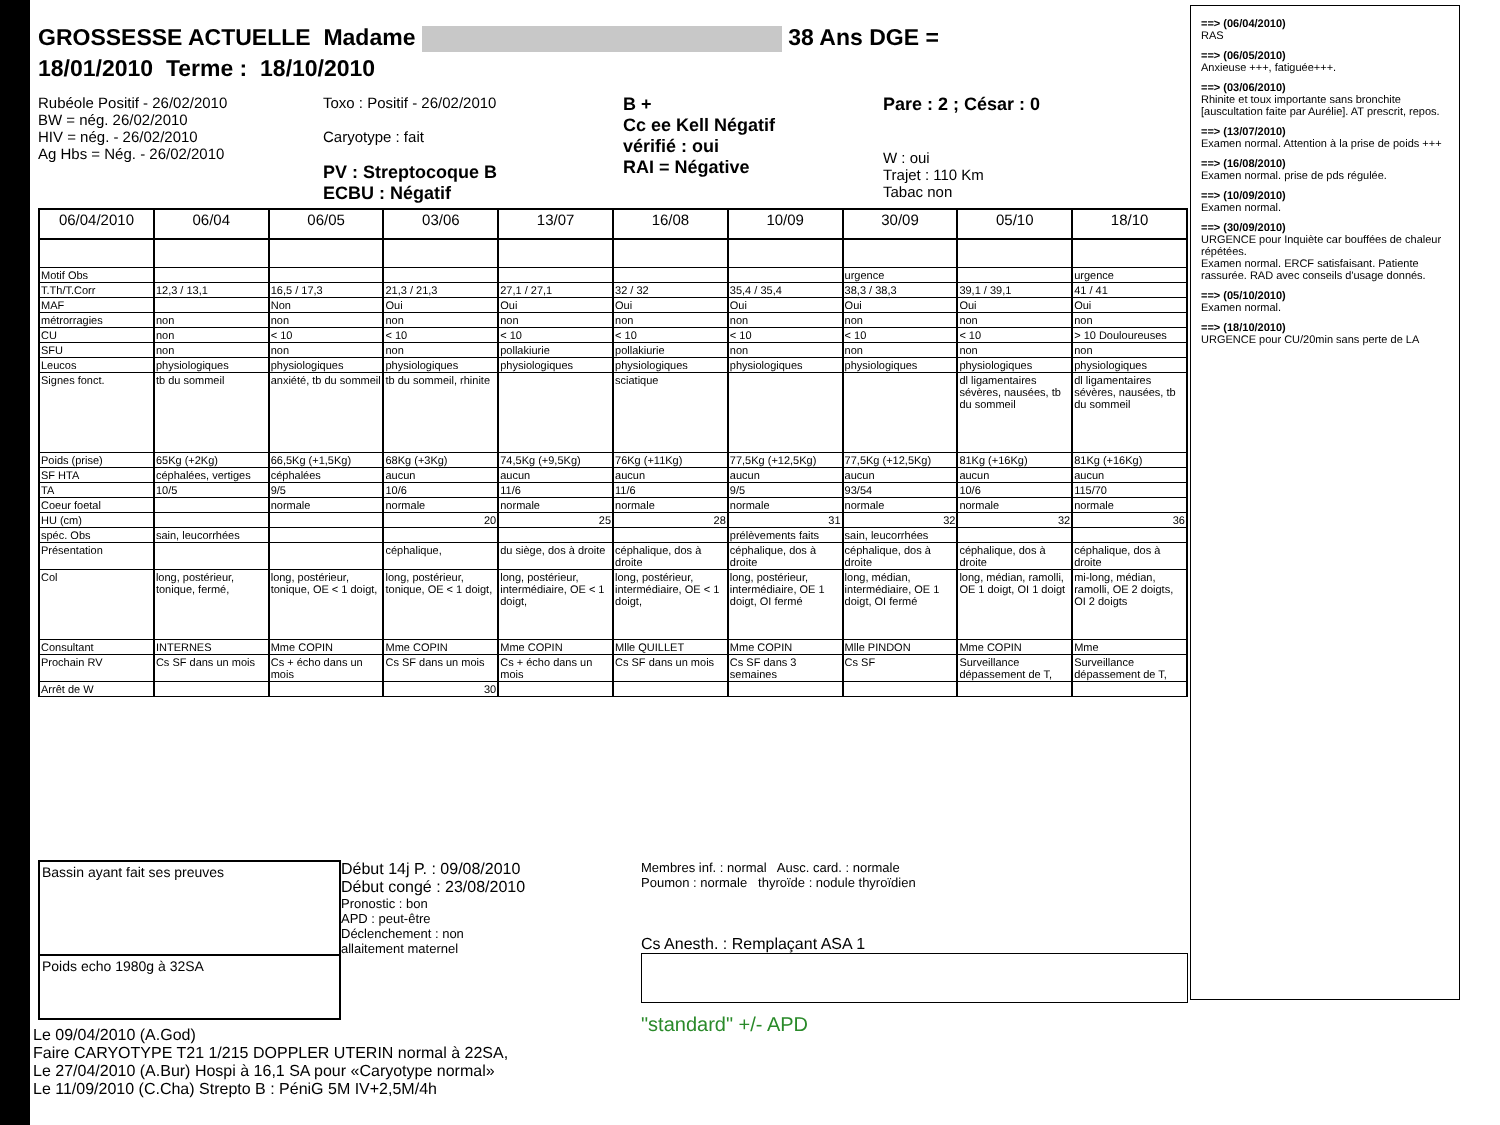GROSSESSE ACTUELLE Madame 38 Ans DGE =
18/01/2010 Terme : 18/10/2010
Rubéole Positif - 26/02/2010
BW = nég. 26/02/2010
HIV = nég. - 26/02/2010
Ag Hbs = Nég. - 26/02/2010
Toxo : Positif - 26/02/2010
Caryotype : fait
PV : Streptocoque B
ECBU : Négatif
B +
Cc ee Kell Négatif
vérifié : oui
RAI = Négative
Pare : 2 ; César : 0
W : oui
Trajet : 110 Km
Tabac non
| 06/04/2010 | 06/04 | 06/05 | 03/06 | 13/07 | 16/08 | 10/09 | 30/09 | 05/10 | 18/10 |
| --- | --- | --- | --- | --- | --- | --- | --- | --- | --- |
| Motif Obs | | | | | | | urgence | | urgence |
| T.Th/T.Corr | 12,3 / 13,1 | 16,5 / 17,3 | 21,3 / 21,3 | 27,1 / 27,1 | 32 / 32 | 35,4 / 35,4 | 38,3 / 38,3 | 39,1 / 39,1 | 41 / 41 |
| MAF | | Non | Oui | Oui | Oui | Oui | Oui | Oui | Oui |
| métrorragies | non | non | non | non | non | non | non | non | non |
| CU | non | < 10 | < 10 | < 10 | < 10 | < 10 | < 10 | < 10 | > 10 Douloureuses |
| SFU | non | non | non | pollakiurie | pollakiurie | non | non | non | non |
| Leucos | physiologiques | physiologiques | physiologiques | physiologiques | physiologiques | physiologiques | physiologiques | physiologiques | physiologiques |
| Signes fonct. | tb du sommeil | anxiété, tb du sommeil | tb du sommeil, rhinite | | sciatique | | | dl ligamentaires sévères, nausées, tb du sommeil | dl ligamentaires sévères, nausées, tb du sommeil |
| Poids (prise) | 65Kg (+2Kg) | 66,5Kg (+1,5Kg) | 68Kg (+3Kg) | 74,5Kg (+9,5Kg) | 76Kg (+11Kg) | 77,5Kg (+12,5Kg) | 77,5Kg (+12,5Kg) | 81Kg (+16Kg) | 81Kg (+16Kg) |
| SF HTA | céphalées, vertiges | céphalées | aucun | aucun | aucun | aucun | aucun | aucun | aucun |
| TA | 10/5 | 9/5 | 10/6 | 11/6 | 11/6 | 9/5 | 93/54 | 10/6 | 115/70 |
| Coeur foetal | | normale | normale | normale | normale | normale | normale | normale | normale |
| HU (cm) | | | 20 | 25 | 28 | 31 | 32 | 32 | 36 |
| spéc. Obs | sain, leucorrhées | | | | | prélèvements faits | sain, leucorrhées | | |
| Présentation | | | céphalique, | du siège, dos à droite | céphalique, dos à droite | céphalique, dos à droite | céphalique, dos à droite | céphalique, dos à droite | céphalique, dos à droite |
| Col | long, postérieur, tonique, fermé, | long, postérieur, tonique, OE < 1 doigt, | long, postérieur, tonique, OE < 1 doigt, | long, postérieur, intermédiaire, OE < 1 doigt, | long, postérieur, intermédiaire, OE < 1 doigt, | long, postérieur, intermédiaire, OE 1 doigt, OI fermé | long, médian, intermédiaire, OE 1 doigt, OI fermé | long, médian, ramolli, OE 1 doigt, OI 1 doigt | mi-long, médian, ramolli, OE 2 doigts, OI 2 doigts |
| Consultant | INTERNES | Mme COPIN | Mme COPIN | Mme COPIN | Mlle QUILLET | Mme COPIN | Mlle PINDON | Mme COPIN | Mme |
| Prochain RV | Cs SF dans un mois | Cs + écho dans un mois | Cs SF dans un mois | Cs + écho dans un mois | Cs SF dans un mois | Cs SF dans 3 semaines | Cs SF | Surveillance dépassement de T, | Surveillance dépassement de T, |
| Arrêt de W | | | 30 | | | | | | |
Bassin ayant fait ses preuves
Poids echo 1980g à 32SA
Début 14j P. : 09/08/2010
Début congé : 23/08/2010
Pronostic : bon
APD : peut-être
Déclenchement : non
allaitement maternel
Membres inf. : normal Ausc. card. : normale
Poumon : normale thyroïde : nodule thyroïdien
Cs Anesth. : Remplaçant ASA 1
"standard" +/- APD
Le 09/04/2010 (A.God)
Faire CARYOTYPE T21 1/215 DOPPLER UTERIN normal à 22SA,
Le 27/04/2010 (A.Bur) Hospi à 16,1 SA pour «Caryotype normal»
Le 11/09/2010 (C.Cha) Strepto B : PéniG 5M IV+2,5M/4h
==> (06/04/2010)
RAS
==> (06/05/2010)
Anxieuse +++, fatiguée+++.
==> (03/06/2010)
Rhinite et toux importante sans bronchite [auscultation faite par Aurélie]. AT prescrit, repos.
==> (13/07/2010)
Examen normal. Attention à la prise de poids +++
==> (16/08/2010)
Examen normal. prise de pds régulée.
==> (10/09/2010)
Examen normal.
==> (30/09/2010)
URGENCE pour Inquiète car bouffées de chaleur répétées.
Examen normal. ERCF satisfaisant. Patiente rassurée. RAD avec conseils d'usage donnés.
==> (05/10/2010)
Examen normal.
==> (18/10/2010)
URGENCE pour CU/20min sans perte de LA